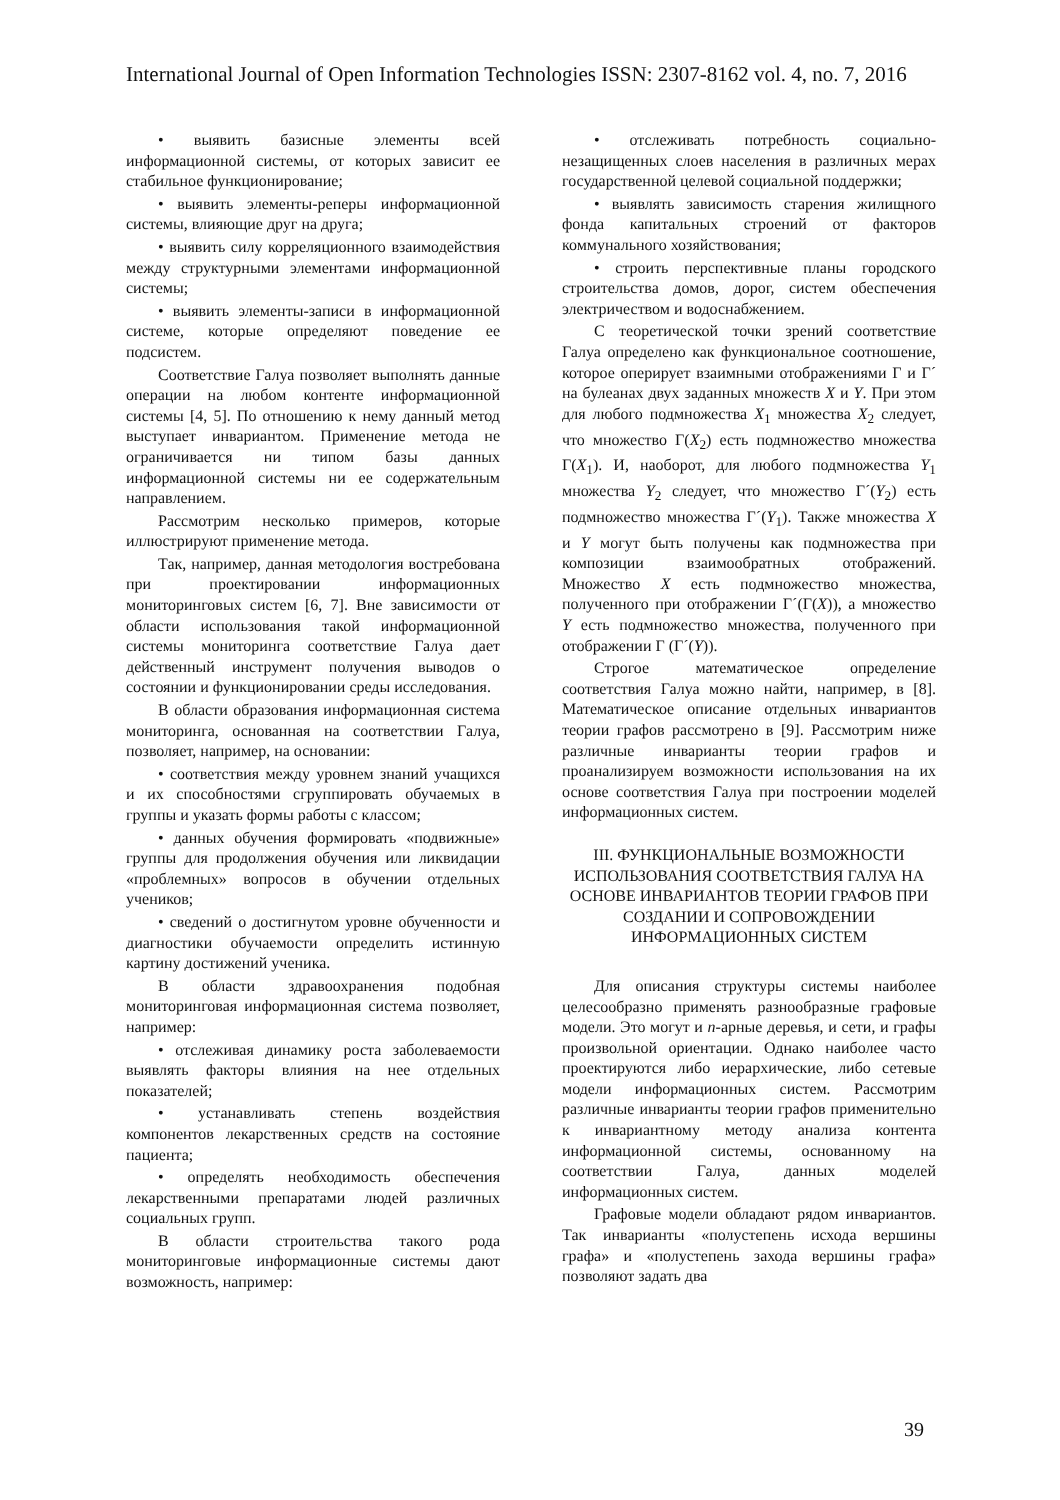International Journal of Open Information Technologies ISSN: 2307-8162 vol. 4, no. 7, 2016
• выявить базисные элементы всей информационной системы, от которых зависит ее стабильное функционирование;
• выявить элементы-реперы информационной системы, влияющие друг на друга;
• выявить силу корреляционного взаимодействия между структурными элементами информационной системы;
• выявить элементы-записи в информационной системе, которые определяют поведение ее подсистем.
Соответствие Галуа позволяет выполнять данные операции на любом контенте информационной системы [4, 5]. По отношению к нему данный метод выступает инвариантом. Применение метода не ограничивается ни типом базы данных информационной системы ни ее содержательным направлением.
Рассмотрим несколько примеров, которые иллюстрируют применение метода.
Так, например, данная методология востребована при проектировании информационных мониторинговых систем [6, 7]. Вне зависимости от области использования такой информационной системы мониторинга соответствие Галуа дает действенный инструмент получения выводов о состоянии и функционировании среды исследования.
В области образования информационная система мониторинга, основанная на соответствии Галуа, позволяет, например, на основании:
• соответствия между уровнем знаний учащихся и их способностями сгруппировать обучаемых в группы и указать формы работы с классом;
• данных обучения формировать «подвижные» группы для продолжения обучения или ликвидации «проблемных» вопросов в обучении отдельных учеников;
• сведений о достигнутом уровне обученности и диагностики обучаемости определить истинную картину достижений ученика.
В области здравоохранения подобная мониторинговая информационная система позволяет, например:
• отслеживая динамику роста заболеваемости выявлять факторы влияния на нее отдельных показателей;
• устанавливать степень воздействия компонентов лекарственных средств на состояние пациента;
• определять необходимость обеспечения лекарственными препаратами людей различных социальных групп.
В области строительства такого рода мониторинговые информационные системы дают возможность, например:
• отслеживать потребность социально-незащищенных слоев населения в различных мерах государственной целевой социальной поддержки;
• выявлять зависимость старения жилищного фонда капитальных строений от факторов коммунального хозяйствования;
• строить перспективные планы городского строительства домов, дорог, систем обеспечения электричеством и водоснабжением.
С теоретической точки зрений соответствие Галуа определено как функциональное соотношение, которое оперирует взаимными отображениями Г и Г´ на булеанах двух заданных множеств X и Y. При этом для любого подмножества X<sub>1</sub> множества X<sub>2</sub> следует, что множество Г(X<sub>2</sub>) есть подмножество множества Г(X<sub>1</sub>). И, наоборот, для любого подмножества Y<sub>1</sub> множества Y<sub>2</sub> следует, что множество Г´(Y<sub>2</sub>) есть подмножество множества Г´(Y<sub>1</sub>). Также множества X и Y могут быть получены как подмножества при композиции взаимообратных отображений. Множество X есть подмножество множества, полученного при отображении Г´(Г(X)), а множество Y есть подмножество множества, полученного при отображении Г (Г´(Y)).
Строгое математическое определение соответствия Галуа можно найти, например, в [8]. Математическое описание отдельных инвариантов теории графов рассмотрено в [9]. Рассмотрим ниже различные инварианты теории графов и проанализируем возможности использования на их основе соответствия Галуа при построении моделей информационных систем.
III. ФУНКЦИОНАЛЬНЫЕ ВОЗМОЖНОСТИ ИСПОЛЬЗОВАНИЯ СООТВЕТСТВИЯ ГАЛУА НА ОСНОВЕ ИНВАРИАНТОВ ТЕОРИИ ГРАФОВ ПРИ СОЗДАНИИ И СОПРОВОЖДЕНИИ ИНФОРМАЦИОННЫХ СИСТЕМ
Для описания структуры системы наиболее целесообразно применять разнообразные графовые модели. Это могут и n-арные деревья, и сети, и графы произвольной ориентации. Однако наиболее часто проектируются либо иерархические, либо сетевые модели информационных систем. Рассмотрим различные инварианты теории графов применительно к инвариантному методу анализа контента информационной системы, основанному на соответствии Галуа, данных моделей информационных систем.
Графовые модели обладают рядом инвариантов. Так инварианты «полустепень исхода вершины графа» и «полустепень захода вершины графа» позволяют задать два
39